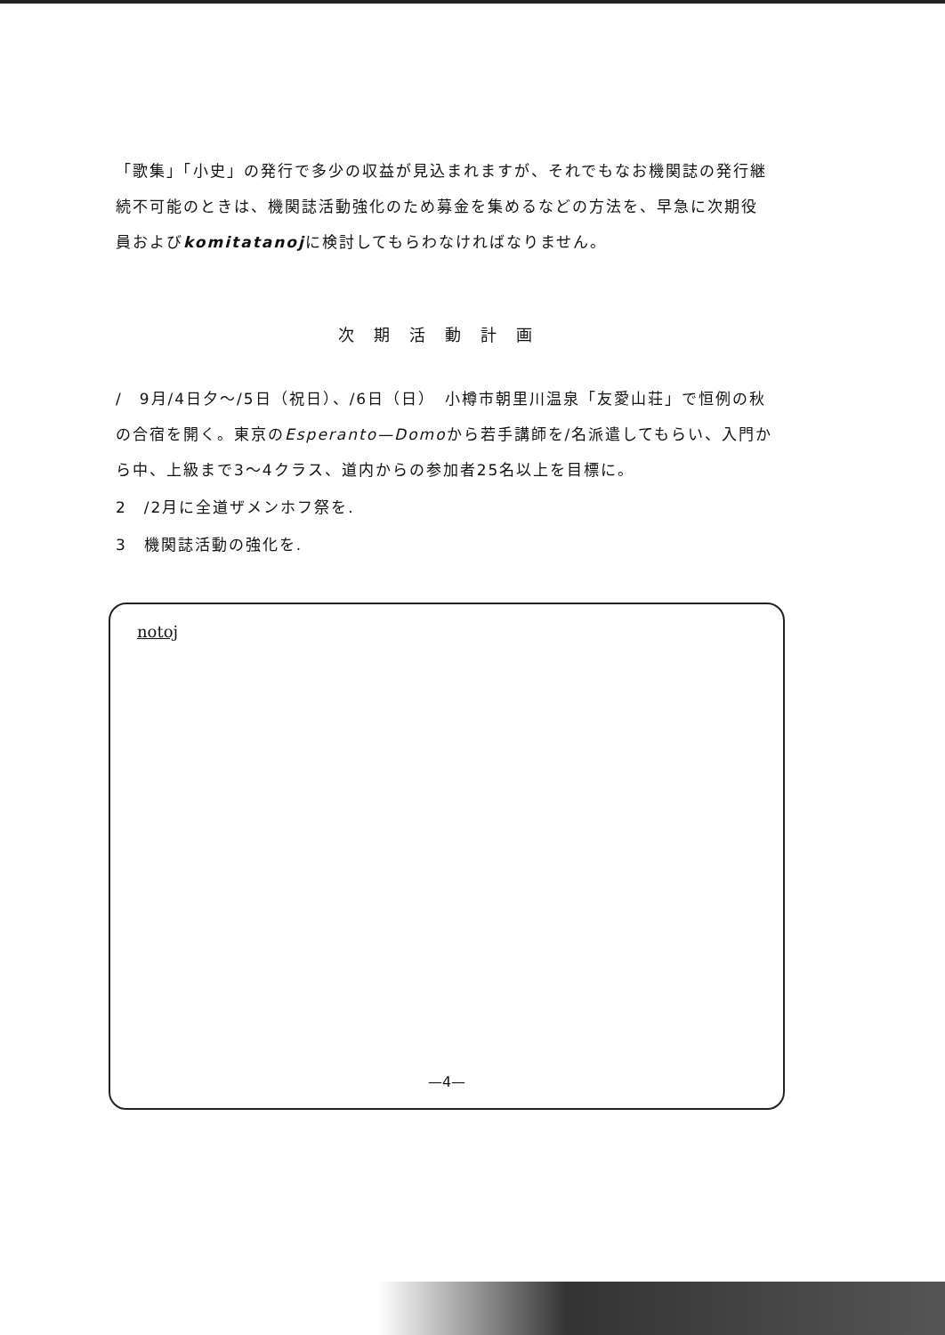「歌集」「小史」の発行で多少の収益が見込まれますが、それでもなお機関誌の発行継続不可能のときは、機関誌活動強化のため募金を集めるなどの方法を、早急に次期役員およびkomitatanojに検討してもらわなければなりません。
次期活動計画
/　9月/4日夕～/5日（祝日）、/6日（日）　小樽市朝里川温泉「友愛山荘」で恒例の秋の合宿を開く。東京のEsperanto—Domoから若手講師を/名派遣してもらい、入門から中、上級まで3～4クラス、道内からの参加者25名以上を目標に。
2　/2月に全道ザメンホフ祭を.
3　機関誌活動の強化を.
notoj
—4—